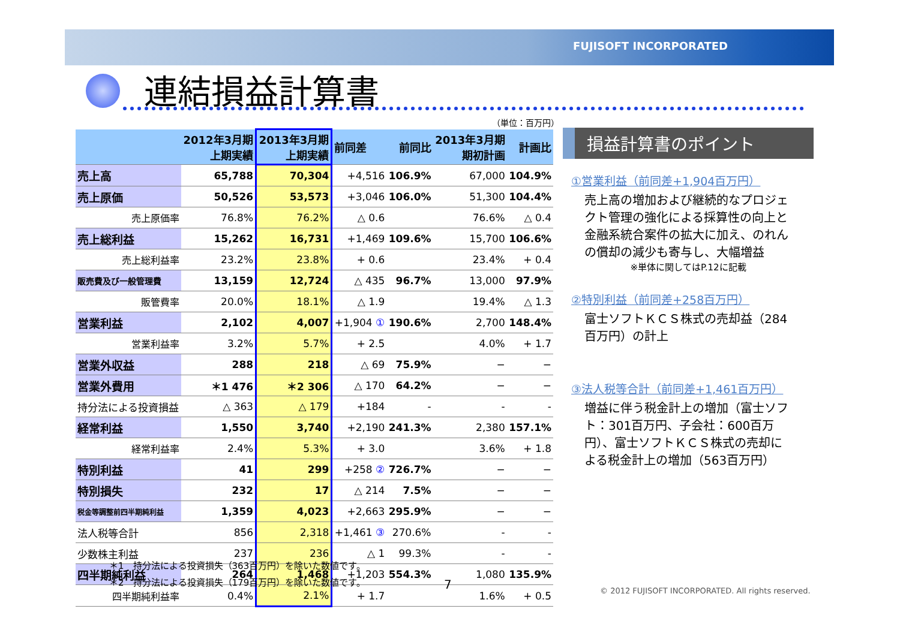FUJISOFT INCORPORATED
連結損益計算書
（単位：百万円）
| | 2012年3月期 上期実績 | 2013年3月期 上期実績 | 前同差 | 前同比 | 2013年3月期 期初計画 | 計画比 |
| --- | --- | --- | --- | --- | --- | --- |
| 売上高 | 65,788 | 70,304 | +4,516 | 106.9% | 67,000 | 104.9% |
| 売上原価 | 50,526 | 53,573 | +3,046 | 106.0% | 51,300 | 104.4% |
| 売上原価率 | 76.8% | 76.2% | △ 0.6 | | 76.6% | △ 0.4 |
| 売上総利益 | 15,262 | 16,731 | +1,469 | 109.6% | 15,700 | 106.6% |
| 売上総利益率 | 23.2% | 23.8% | + 0.6 | | 23.4% | + 0.4 |
| 販売費及び一般管理費 | 13,159 | 12,724 | △ 435 | 96.7% | 13,000 | 97.9% |
| 販管費率 | 20.0% | 18.1% | △ 1.9 | | 19.4% | △ 1.3 |
| 営業利益 | 2,102 | 4,007 | +1,904 ① | 190.6% | 2,700 | 148.4% |
| 営業利益率 | 3.2% | 5.7% | + 2.5 | | 4.0% | + 1.7 |
| 営業外収益 | 288 | 218 | △ 69 | 75.9% | − | − |
| 営業外費用 | ＊1 476 | ＊2 306 | △ 170 | 64.2% | − | − |
| 持分法による投資損益 | △ 363 | △ 179 | +184 | - | - | - |
| 経常利益 | 1,550 | 3,740 | +2,190 | 241.3% | 2,380 | 157.1% |
| 経常利益率 | 2.4% | 5.3% | + 3.0 | | 3.6% | + 1.8 |
| 特別利益 | 41 | 299 | +258 ② | 726.7% | − | − |
| 特別損失 | 232 | 17 | △ 214 | 7.5% | − | − |
| 税金等調整前四半期純利益 | 1,359 | 4,023 | +2,663 | 295.9% | − | − |
| 法人税等合計 | 856 | 2,318 | +1,461 ③ | 270.6% | - | - |
| 少数株主利益 | 237 | 236 | △ 1 | 99.3% | - | - |
| 四半期純利益 | 264 | 1,468 | +1,203 | 554.3% | 1,080 | 135.9% |
| 四半期純利益率 | 0.4% | 2.1% | + 1.7 | | 1.6% | + 0.5 |
損益計算書のポイント
①営業利益（前同差+1,904百万円）
売上高の増加および継続的なプロジェクト管理の強化による採算性の向上と金融系統合案件の拡大に加え、のれんの償却の減少も寄与し、大幅増益
※単体に関してはP.12に記載
②特別利益（前同差+258百万円）
富士ソフトＫＣＳ株式の売却益（284百万円）の計上
③法人税等合計（前同差+1,461百万円）
増益に伴う税金計上の増加（富士ソフト：301百万円、子会社：600百万円）、富士ソフトＫＣＳ株式の売却による税金計上の増加（563百万円）
＊1　持分法による投資損失（363百万円）を除いた数値です。
＊2　持分法による投資損失（179百万円）を除いた数値です。
7
© 2012 FUJISOFT INCORPORATED. All rights reserved.